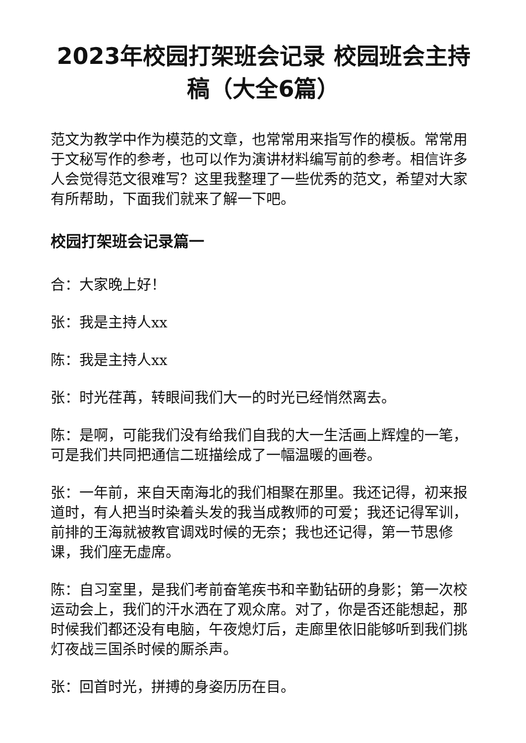2023年校园打架班会记录 校园班会主持稿（大全6篇）
范文为教学中作为模范的文章，也常常用来指写作的模板。常常用于文秘写作的参考，也可以作为演讲材料编写前的参考。相信许多人会觉得范文很难写？这里我整理了一些优秀的范文，希望对大家有所帮助，下面我们就来了解一下吧。
校园打架班会记录篇一
合：大家晚上好！
张：我是主持人xx
陈：我是主持人xx
张：时光荏苒，转眼间我们大一的时光已经悄然离去。
陈：是啊，可能我们没有给我们自我的大一生活画上辉煌的一笔，可是我们共同把通信二班描绘成了一幅温暖的画卷。
张：一年前，来自天南海北的我们相聚在那里。我还记得，初来报道时，有人把当时染着头发的我当成教师的可爱；我还记得军训，前排的王海就被教官调戏时候的无奈；我也还记得，第一节思修课，我们座无虚席。
陈：自习室里，是我们考前奋笔疾书和辛勤钻研的身影；第一次校运动会上，我们的汗水洒在了观众席。对了，你是否还能想起，那时候我们都还没有电脑，午夜熄灯后，走廊里依旧能够听到我们挑灯夜战三国杀时候的厮杀声。
张：回首时光，拼搏的身姿历历在目。